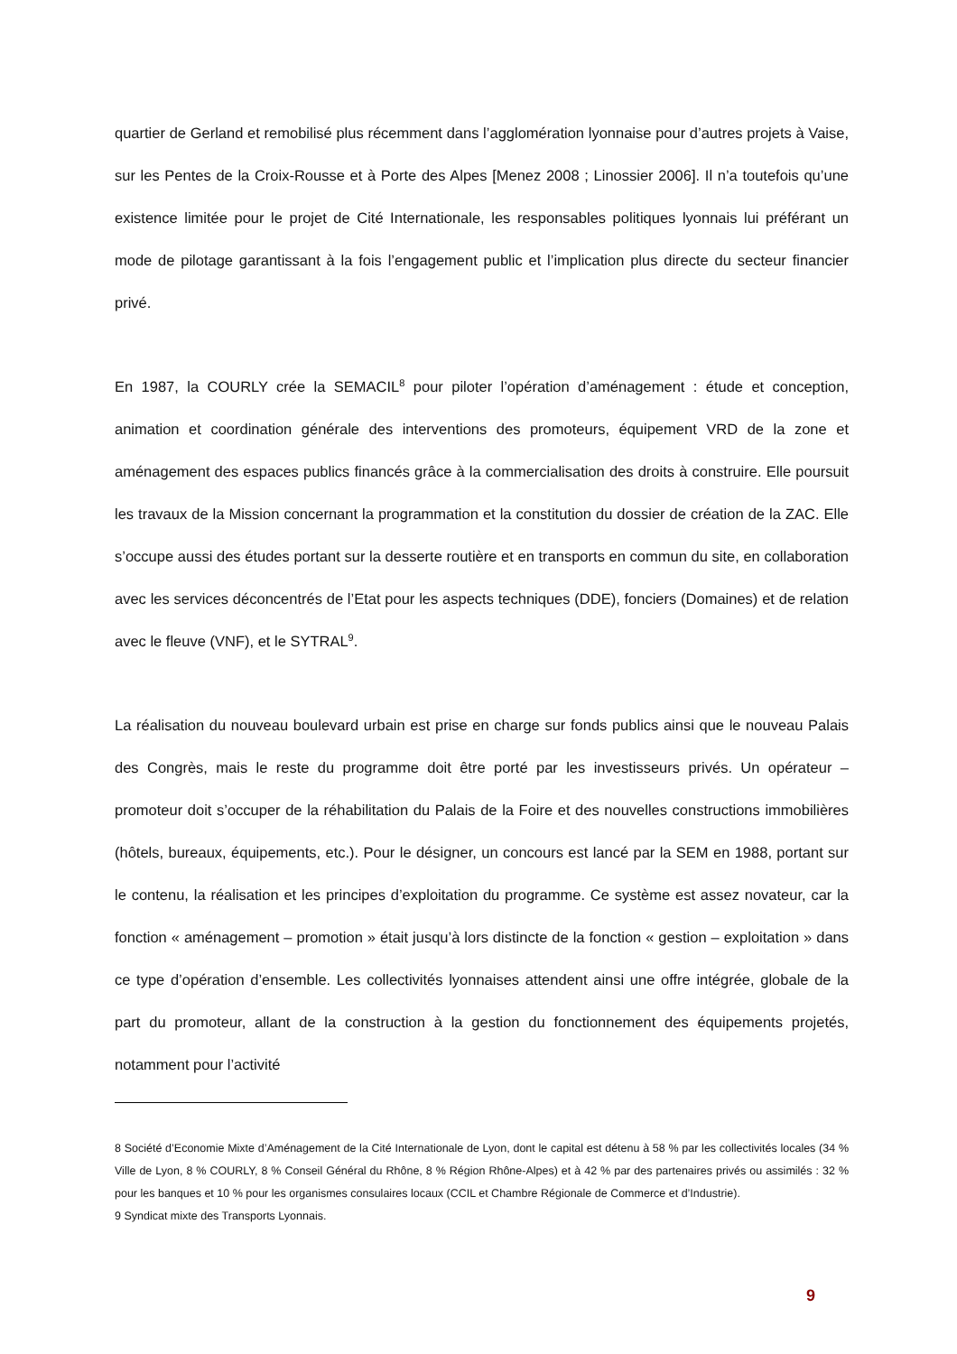quartier de Gerland et remobilisé plus récemment dans l’agglomération lyonnaise pour d’autres projets à Vaise, sur les Pentes de la Croix-Rousse et à Porte des Alpes [Menez 2008 ; Linossier 2006]. Il n’a toutefois qu’une existence limitée pour le projet de Cité Internationale, les responsables politiques lyonnais lui préférant un mode de pilotage garantissant à la fois l’engagement public et l’implication plus directe du secteur financier privé.
En 1987, la COURLY crée la SEMACIL<sup>8</sup> pour piloter l’opération d’aménagement : étude et conception, animation et coordination générale des interventions des promoteurs, équipement VRD de la zone et aménagement des espaces publics financés grâce à la commercialisation des droits à construire. Elle poursuit les travaux de la Mission concernant la programmation et la constitution du dossier de création de la ZAC. Elle s’occupe aussi des études portant sur la desserte routière et en transports en commun du site, en collaboration avec les services déconcentrés de l’Etat pour les aspects techniques (DDE), fonciers (Domaines) et de relation avec le fleuve (VNF), et le SYTRAL<sup>9</sup>.
La réalisation du nouveau boulevard urbain est prise en charge sur fonds publics ainsi que le nouveau Palais des Congrès, mais le reste du programme doit être porté par les investisseurs privés. Un opérateur – promoteur doit s’occuper de la réhabilitation du Palais de la Foire et des nouvelles constructions immobilières (hôtels, bureaux, équipements, etc.). Pour le désigner, un concours est lancé par la SEM en 1988, portant sur le contenu, la réalisation et les principes d’exploitation du programme. Ce système est assez novateur, car la fonction « aménagement – promotion » était jusqu’à lors distincte de la fonction « gestion – exploitation » dans ce type d’opération d’ensemble. Les collectivités lyonnaises attendent ainsi une offre intégrée, globale de la part du promoteur, allant de la construction à la gestion du fonctionnement des équipements projetés, notamment pour l’activité
8 Société d’Economie Mixte d’Aménagement de la Cité Internationale de Lyon, dont le capital est détenu à 58 % par les collectivités locales (34 % Ville de Lyon, 8 % COURLY, 8 % Conseil Général du Rhône, 8 % Région Rhône-Alpes) et à 42 % par des partenaires privés ou assimilés : 32 % pour les banques et 10 % pour les organismes consulaires locaux (CCIL et Chambre Régionale de Commerce et d’Industrie).
9 Syndicat mixte des Transports Lyonnais.
9